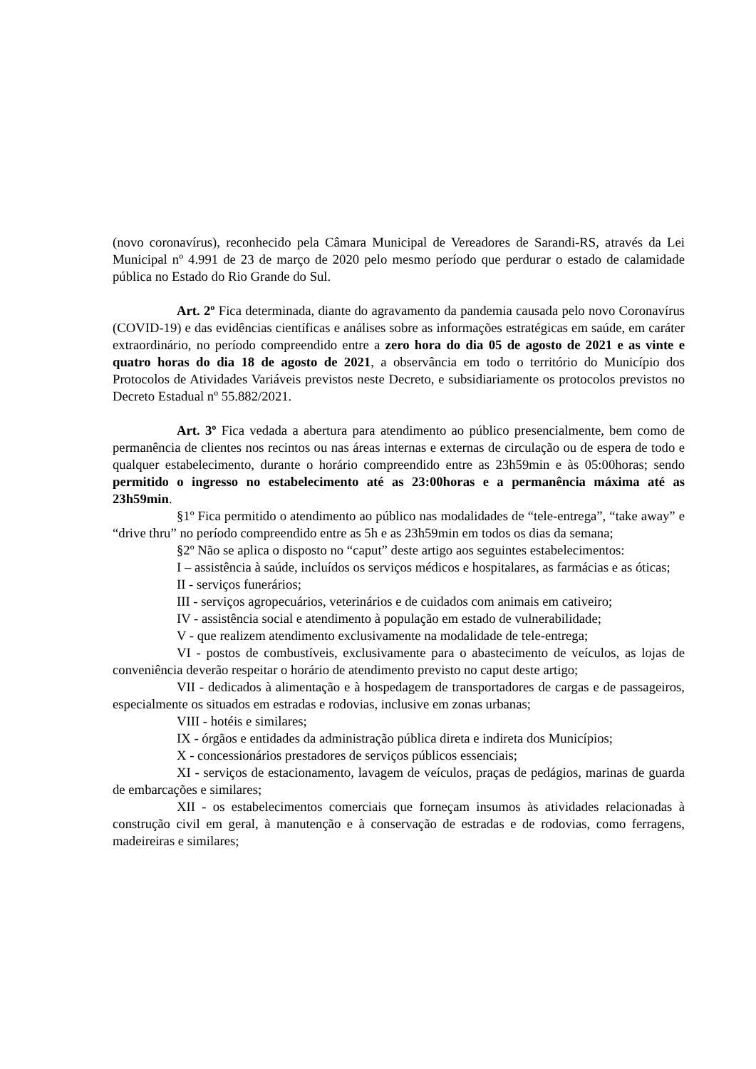(novo coronavírus), reconhecido pela Câmara Municipal de Vereadores de Sarandi-RS, através da Lei Municipal nº 4.991 de 23 de março de 2020 pelo mesmo período que perdurar o estado de calamidade pública no Estado do Rio Grande do Sul.
Art. 2º Fica determinada, diante do agravamento da pandemia causada pelo novo Coronavírus (COVID-19) e das evidências científicas e análises sobre as informações estratégicas em saúde, em caráter extraordinário, no período compreendido entre a zero hora do dia 05 de agosto de 2021 e as vinte e quatro horas do dia 18 de agosto de 2021, a observância em todo o território do Município dos Protocolos de Atividades Variáveis previstos neste Decreto, e subsidiariamente os protocolos previstos no Decreto Estadual nº 55.882/2021.
Art. 3º Fica vedada a abertura para atendimento ao público presencialmente, bem como de permanência de clientes nos recintos ou nas áreas internas e externas de circulação ou de espera de todo e qualquer estabelecimento, durante o horário compreendido entre as 23h59min e às 05:00horas; sendo permitido o ingresso no estabelecimento até as 23:00horas e a permanência máxima até as 23h59min.
§1º Fica permitido o atendimento ao público nas modalidades de “tele-entrega”, “take away” e “drive thru” no período compreendido entre as 5h e as 23h59min em todos os dias da semana;
§2º Não se aplica o disposto no “caput” deste artigo aos seguintes estabelecimentos:
I – assistência à saúde, incluídos os serviços médicos e hospitalares, as farmácias e as óticas;
II - serviços funerários;
III - serviços agropecuários, veterinários e de cuidados com animais em cativeiro;
IV - assistência social e atendimento à população em estado de vulnerabilidade;
V - que realizem atendimento exclusivamente na modalidade de tele-entrega;
VI - postos de combustíveis, exclusivamente para o abastecimento de veículos, as lojas de conveniência deverão respeitar o horário de atendimento previsto no caput deste artigo;
VII - dedicados à alimentação e à hospedagem de transportadores de cargas e de passageiros, especialmente os situados em estradas e rodovias, inclusive em zonas urbanas;
VIII - hotéis e similares;
IX - órgãos e entidades da administração pública direta e indireta dos Municípios;
X - concessionários prestadores de serviços públicos essenciais;
XI - serviços de estacionamento, lavagem de veículos, praças de pedágios, marinas de guarda de embarcações e similares;
XII - os estabelecimentos comerciais que forneçam insumos às atividades relacionadas à construção civil em geral, à manutenção e à conservação de estradas e de rodovias, como ferragens, madeireiras e similares;